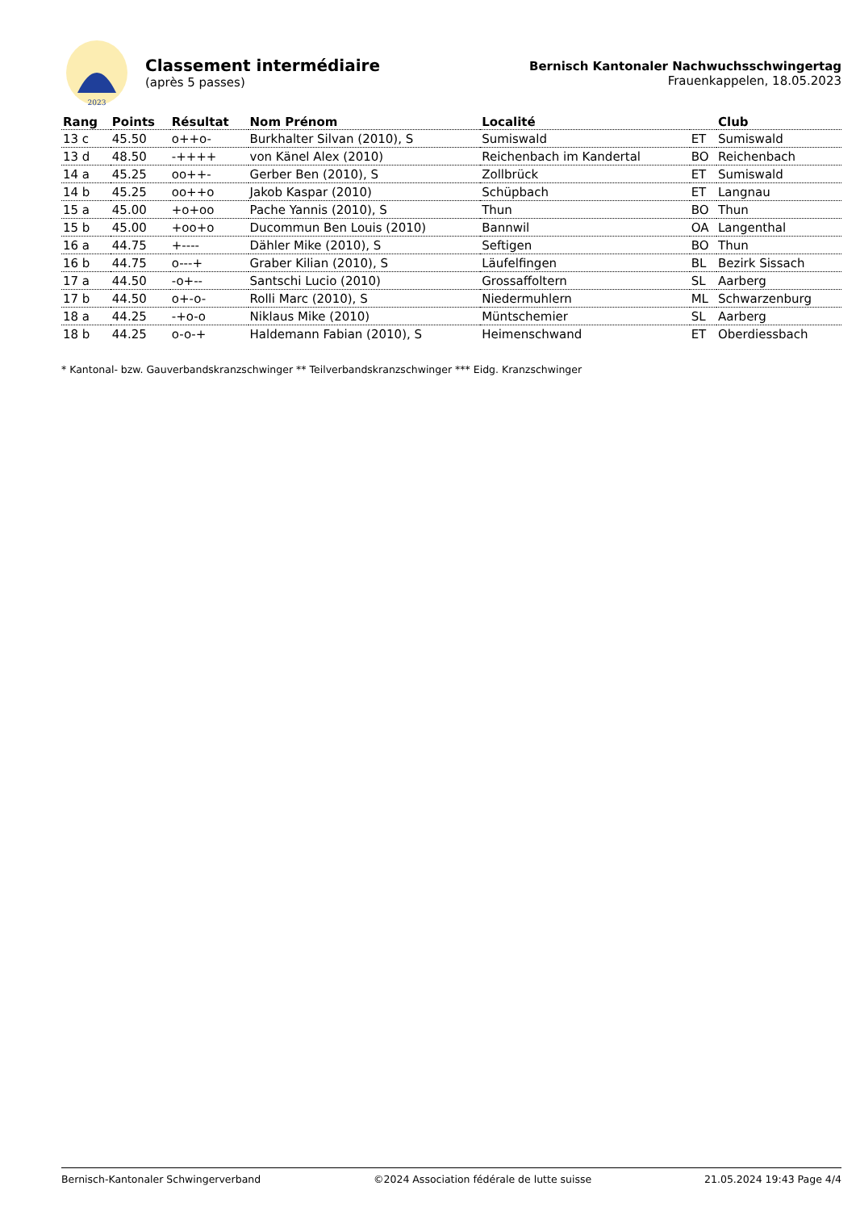2023
Classement intermédiaire
(après 5 passes)
Bernisch Kantonaler Nachwuchsschwingertag
Frauenkappelen, 18.05.2023
| Rang | Points | Résultat | Nom Prénom | Localité | | Club |
| --- | --- | --- | --- | --- | --- | --- |
| 13 c | 45.50 | o++o- | Burkhalter Silvan (2010), S | Sumiswald | ET | Sumiswald |
| 13 d | 48.50 | -++++ | von Känel Alex (2010) | Reichenbach im Kandertal | BO | Reichenbach |
| 14 a | 45.25 | oo++- | Gerber Ben (2010), S | Zollbrück | ET | Sumiswald |
| 14 b | 45.25 | oo++o | Jakob Kaspar (2010) | Schüpbach | ET | Langnau |
| 15 a | 45.00 | +o+oo | Pache Yannis (2010), S | Thun | BO | Thun |
| 15 b | 45.00 | +oo+o | Ducommun Ben Louis (2010) | Bannwil | OA | Langenthal |
| 16 a | 44.75 | +---- | Dähler Mike (2010), S | Seftigen | BO | Thun |
| 16 b | 44.75 | o---+ | Graber Kilian (2010), S | Läufelfingen | BL | Bezirk Sissach |
| 17 a | 44.50 | -o+-- | Santschi Lucio (2010) | Grossaffoltern | SL | Aarberg |
| 17 b | 44.50 | o+-o- | Rolli Marc (2010), S | Niedermuhlern | ML | Schwarzenburg |
| 18 a | 44.25 | -+o-o | Niklaus Mike (2010) | Müntschemier | SL | Aarberg |
| 18 b | 44.25 | o-o-+ | Haldemann Fabian (2010), S | Heimenschwand | ET | Oberdiessbach |
* Kantonal- bzw. Gauverbandskranzschwinger ** Teilverbandskranzschwinger *** Eidg. Kranzschwinger
Bernisch-Kantonaler Schwingerverband ©2024 Association fédérale de lutte suisse 21.05.2024 19:43 Page 4/4